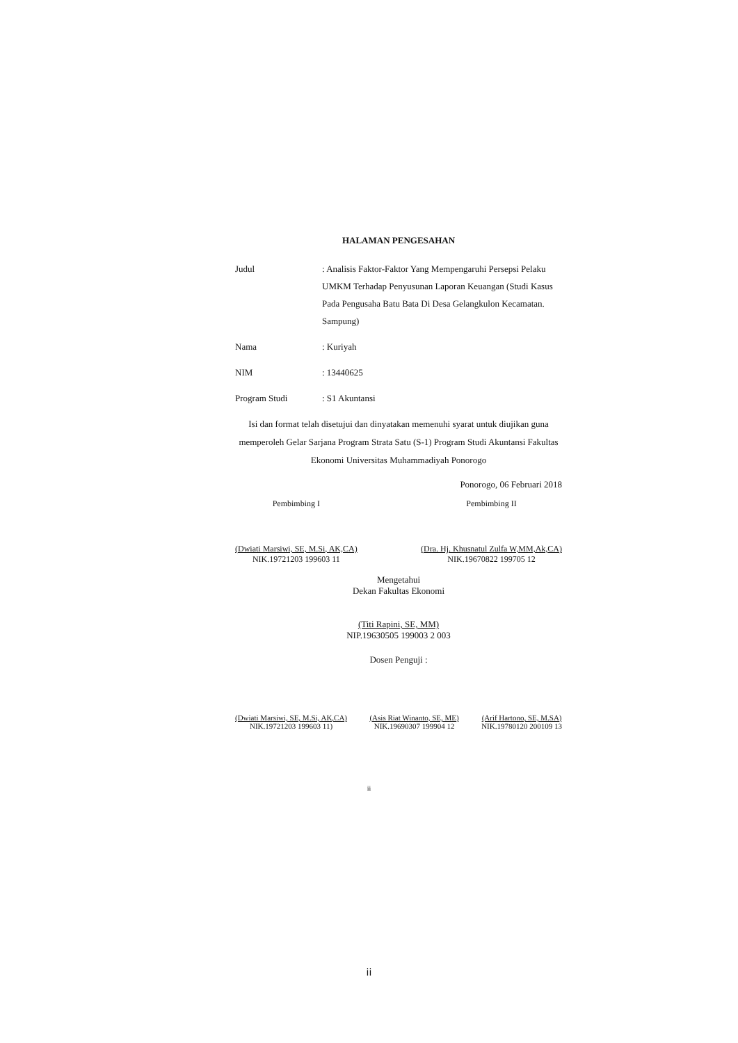HALAMAN PENGESAHAN
Judul : Analisis Faktor-Faktor Yang Mempengaruhi Persepsi Pelaku UMKM Terhadap Penyusunan Laporan Keuangan (Studi Kasus Pada Pengusaha Batu Bata Di Desa Gelangkulon Kecamatan. Sampung)
Nama : Kuriyah
NIM : 13440625
Program Studi : S1 Akuntansi
Isi dan format telah disetujui dan dinyatakan memenuhi syarat untuk diujikan guna memperoleh Gelar Sarjana Program Strata Satu (S-1) Program Studi Akuntansi Fakultas Ekonomi Universitas Muhammadiyah Ponorogo
Ponorogo, 06 Februari 2018
Pembimbing I
(Dwiati Marsiwi, SE, M.Si, AK,CA)
NIK.19721203 199603 11
Pembimbing II
(Dra. Hj. Khusnatul Zulfa W,MM,Ak,CA)
NIK.19670822 199705 12
Mengetahui
Dekan Fakultas Ekonomi
(Titi Rapini, SE, MM)
NIP.19630505 199003 2 003
Dosen Penguji :
(Dwiati Marsiwi, SE, M.Si, AK,CA)
NIK.19721203 199603 11)
(Asis Riat Winanto, SE, ME)
NIK.19690307 199904 12
(Arif Hartono, SE, M.SA)
NIK.19780120 200109 13
ii
ii